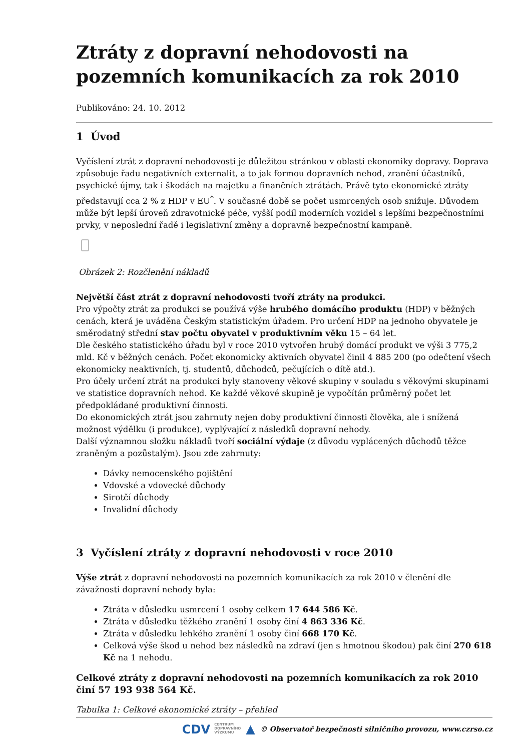Ztráty z dopravní nehodovosti na pozemních komunikacích za rok 2010
Publikováno: 24. 10. 2012
1 Úvod
Vyčíslení ztrát z dopravní nehodovosti je důležitou stránkou v oblasti ekonomiky dopravy. Doprava způsobuje řadu negativních externalit, a to jak formou dopravních nehod, zranění účastníků, psychické újmy, tak i škodách na majetku a finančních ztrátách. Právě tyto ekonomické ztráty představují cca 2 % z HDP v EU<sup>*</sup>. V současné době se počet usmrcených osob snižuje. Důvodem může být lepší úroveň zdravotnické péče, vyšší podíl moderních vozidel s lepšími bezpečnostními prvky, v neposlední řadě i legislativní změny a dopravně bezpečnostní kampaně.
Obrázek 2: Rozčlenění nákladů
Největší část ztrát z dopravní nehodovosti tvoří ztráty na produkci.
Pro výpočty ztrát za produkci se používá výše hrubého domácího produktu (HDP) v běžných cenách, která je uváděna Českým statistickým úřadem. Pro určení HDP na jednoho obyvatele je směrodatný střední stav počtu obyvatel v produktivním věku 15 – 64 let.
Dle českého statistického úřadu byl v roce 2010 vytvořen hrubý domácí produkt ve výši 3 775,2 mld. Kč v běžných cenách. Počet ekonomicky aktivních obyvatel činil 4 885 200 (po odečtení všech ekonomicky neaktivních, tj. studentů, důchodců, pečujících o dítě atd.).
Pro účely určení ztrát na produkci byly stanoveny věkové skupiny v souladu s věkovými skupinami ve statistice dopravních nehod. Ke každé věkové skupině je vypočítán průměrný počet let předpokládané produktivní činnosti.
Do ekonomických ztrát jsou zahrnuty nejen doby produktivní činnosti člověka, ale i snížená možnost výdělku (i produkce), vyplývající z následků dopravní nehody.
Další významnou složku nákladů tvoří sociální výdaje (z důvodu vyplácených důchodů těžce zraněným a pozůstalým). Jsou zde zahrnuty:
Dávky nemocenského pojištění
Vdovské a vdovecké důchody
Sirotčí důchody
Invalidní důchody
3 Vyčíslení ztráty z dopravní nehodovosti v roce 2010
Výše ztrát z dopravní nehodovosti na pozemních komunikacích za rok 2010 v členění dle závažnosti dopravní nehody byla:
Ztráta v důsledku usmrcení 1 osoby celkem 17 644 586 Kč.
Ztráta v důsledku těžkého zranění 1 osoby činí 4 863 336 Kč.
Ztráta v důsledku lehkého zranění 1 osoby činí 668 170 Kč.
Celková výše škod u nehod bez následků na zdraví (jen s hmotnou škodou) pak činí 270 618 Kč na 1 nehodu.
Celkové ztráty z dopravní nehodovosti na pozemních komunikacích za rok 2010 činí 57 193 938 564 Kč.
Tabulka 1: Celkové ekonomické ztráty – přehled
CDV CENTRUM
DOPRAVNÍHO
VÝZKUMU ▲ © Observatoř bezpečnosti silničního provozu, www.czrso.cz